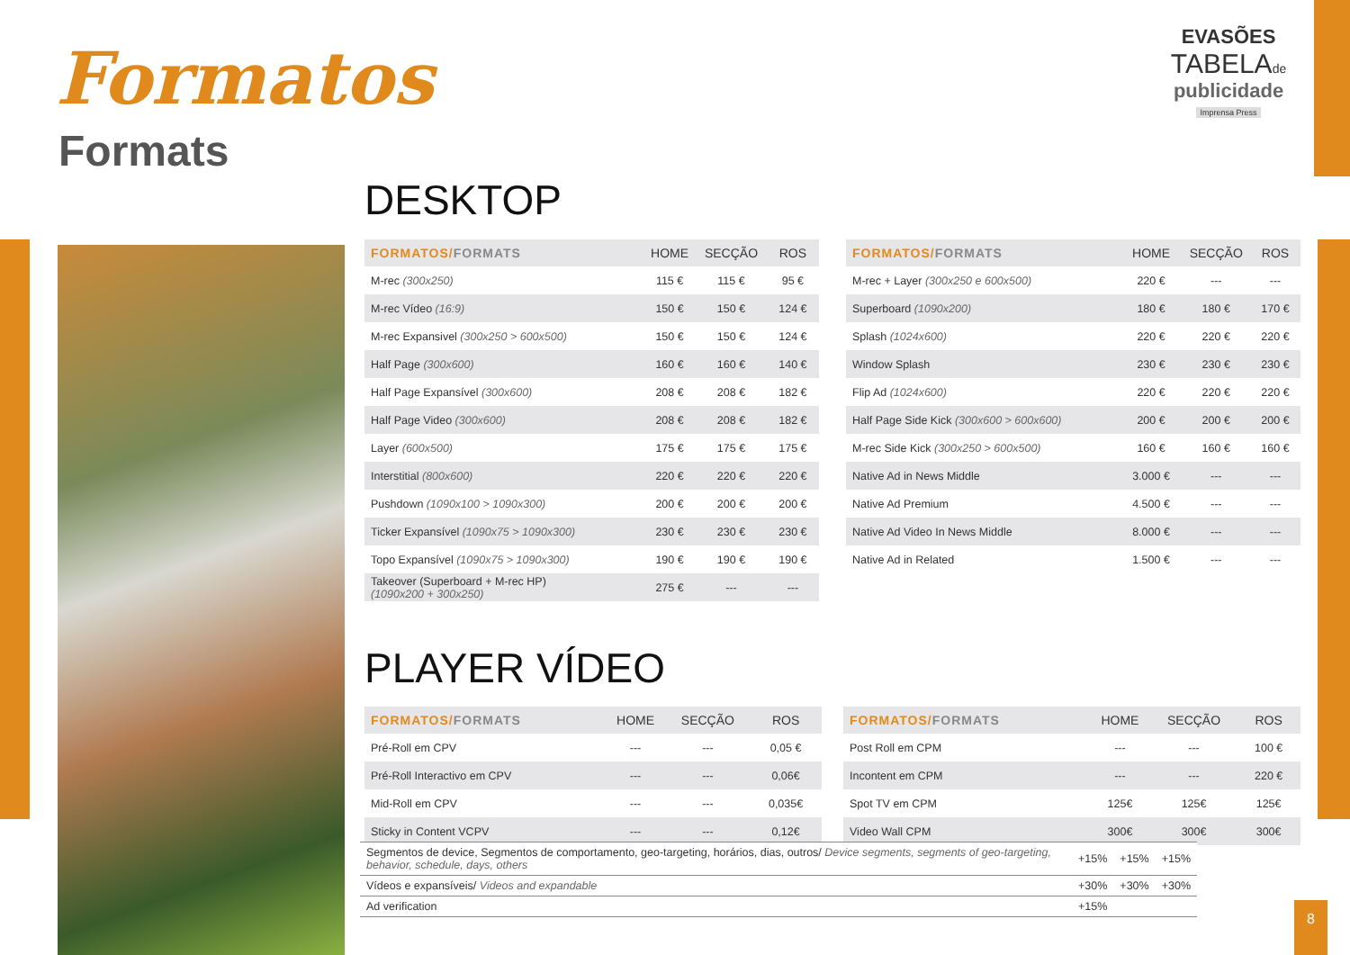Formatos
Formats
EVASÕES
TABELAde
publicidade
Imprensa Press
DESKTOP
| FORMATOS/ FORMATS | HOME | SECÇÃO | ROS |
| --- | --- | --- | --- |
| M-rec (300x250) | 115 € | 115 € | 95 € |
| M-rec Vídeo (16:9) | 150 € | 150 € | 124 € |
| M-rec Expansivel (300x250 > 600x500) | 150 € | 150 € | 124 € |
| Half Page (300x600) | 160 € | 160 € | 140 € |
| Half Page Expansível (300x600) | 208 € | 208 € | 182 € |
| Half Page Video (300x600) | 208 € | 208 € | 182 € |
| Layer (600x500) | 175 € | 175 € | 175 € |
| Interstitial (800x600) | 220 € | 220 € | 220 € |
| Pushdown (1090x100 > 1090x300) | 200 € | 200 € | 200 € |
| Ticker Expansível (1090x75 > 1090x300) | 230 € | 230 € | 230 € |
| Topo Expansível (1090x75 > 1090x300) | 190 € | 190 € | 190 € |
| Takeover (Superboard + M-rec HP) (1090x200 + 300x250) | 275 € | --- | --- |
| FORMATOS/ FORMATS | HOME | SECÇÃO | ROS |
| --- | --- | --- | --- |
| M-rec + Layer (300x250 e 600x500) | 220 € | --- | --- |
| Superboard (1090x200) | 180 € | 180 € | 170 € |
| Splash (1024x600) | 220 € | 220 € | 220 € |
| Window Splash | 230 € | 230 € | 230 € |
| Flip Ad (1024x600) | 220 € | 220 € | 220 € |
| Half Page Side Kick (300x600 > 600x600) | 200 € | 200 € | 200 € |
| M-rec Side Kick (300x250 > 600x500) | 160 € | 160 € | 160 € |
| Native Ad in News Middle | 3.000 € | --- | --- |
| Native Ad Premium | 4.500 € | --- | --- |
| Native Ad Video In News Middle | 8.000 € | --- | --- |
| Native Ad in Related | 1.500 € | --- | --- |
PLAYER VÍDEO
| FORMATOS/ FORMATS | HOME | SECÇÃO | ROS |
| --- | --- | --- | --- |
| Pré-Roll em CPV | --- | --- | 0,05 € |
| Pré-Roll Interactivo em CPV | --- | --- | 0,06€ |
| Mid-Roll em CPV | --- | --- | 0,035€ |
| Sticky in Content VCPV | --- | --- | 0,12€ |
| FORMATOS/ FORMATS | HOME | SECÇÃO | ROS |
| --- | --- | --- | --- |
| Post Roll em CPM | --- | --- | 100 € |
| Incontent em CPM | --- | --- | 220 € |
| Spot TV em CPM | 125€ | 125€ | 125€ |
| Video Wall CPM | 300€ | 300€ | 300€ |
| Segmentos de device, Segmentos de comportamento, geo-targeting, horários, dias, outros/ Device segments, segments of geo-targeting, behavior, schedule, days, others | +15% | +15% | +15% |
| Vídeos e expansíveis/ Videos and expandable | +30% | +30% | +30% |
| Ad verification | +15% | | |
8